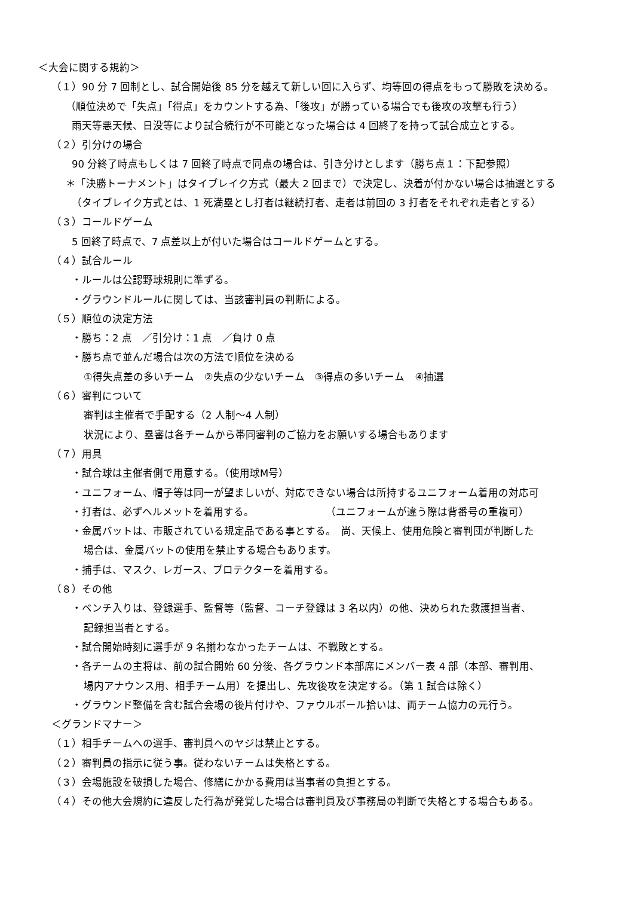＜大会に関する規約＞
（１）90 分 7 回制とし、試合開始後 85 分を越えて新しい回に入らず、均等回の得点をもって勝敗を決める。
（順位決めで「失点」「得点」をカウントする為、「後攻」が勝っている場合でも後攻の攻撃も行う）
雨天等悪天候、日没等により試合続行が不可能となった場合は 4 回終了を持って試合成立とする。
（２）引分けの場合
90 分終了時点もしくは 7 回終了時点で同点の場合は、引き分けとします（勝ち点１：下記参照）
＊「決勝トーナメント」はタイブレイク方式（最大 2 回まで）で決定し、決着が付かない場合は抽選とする
（タイブレイク方式とは、1 死満塁とし打者は継続打者、走者は前回の 3 打者をそれぞれ走者とする）
（３）コールドゲーム
5 回終了時点で、7 点差以上が付いた場合はコールドゲームとする。
（４）試合ルール
・ルールは公認野球規則に準ずる。
・グラウンドルールに関しては、当該審判員の判断による。
（５）順位の決定方法
・勝ち：2 点　／引分け：1 点　／負け 0 点
・勝ち点で並んだ場合は次の方法で順位を決める
①得失点差の多いチーム　②失点の少ないチーム　③得点の多いチーム　④抽選
（６）審判について
審判は主催者で手配する（2 人制～4 人制）
状況により、塁審は各チームから帯同審判のご協力をお願いする場合もあります
（７）用具
・試合球は主催者側で用意する。（使用球M号）
・ユニフォーム、帽子等は同一が望ましいが、対応できない場合は所持するユニフォーム着用の対応可
・打者は、必ずヘルメットを着用する。　　　　　　　　（ユニフォームが違う際は背番号の重複可）
・金属バットは、市販されている規定品である事とする。　尚、天候上、使用危険と審判団が判断した
場合は、金属バットの使用を禁止する場合もあります。
・捕手は、マスク、レガース、プロテクターを着用する。
（８）その他
・ベンチ入りは、登録選手、監督等（監督、コーチ登録は 3 名以内）の他、決められた救護担当者、
記録担当者とする。
・試合開始時刻に選手が 9 名揃わなかったチームは、不戦敗とする。
・各チームの主将は、前の試合開始 60 分後、各グラウンド本部席にメンバー表 4 部（本部、審判用、
場内アナウンス用、相手チーム用）を提出し、先攻後攻を決定する。（第 1 試合は除く）
・グラウンド整備を含む試合会場の後片付けや、ファウルボール拾いは、両チーム協力の元行う。
＜グランドマナー＞
（１）相手チームへの選手、審判員へのヤジは禁止とする。
（２）審判員の指示に従う事。従わないチームは失格とする。
（３）会場施設を破損した場合、修繕にかかる費用は当事者の負担とする。
（４）その他大会規約に違反した行為が発覚した場合は審判員及び事務局の判断で失格とする場合もある。